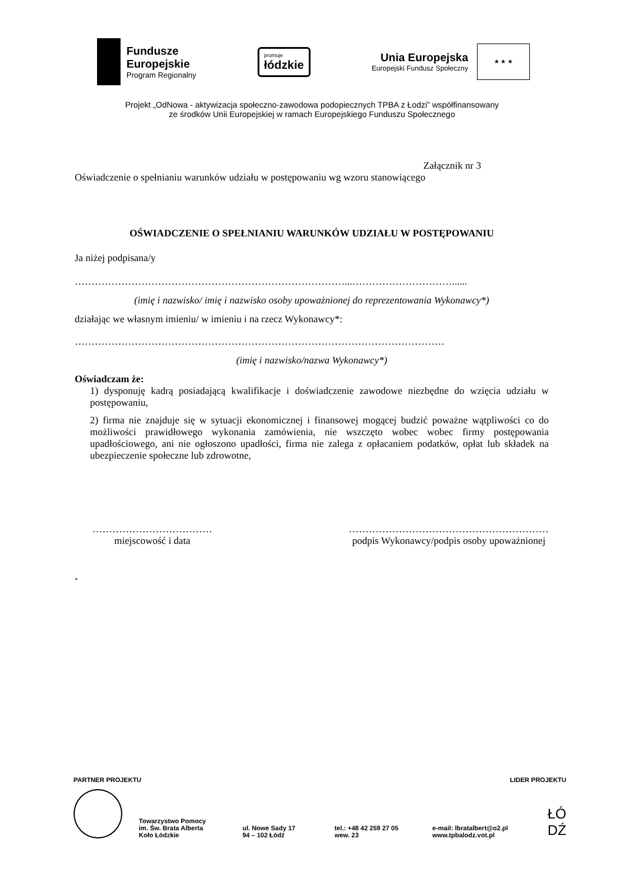Fundusze
Europejskie
Program Regionalny
promuje
łódzkie
Unia Europejska
Europejski Fundusz Społeczny
★ ★ ★
Projekt „OdNowa - aktywizacja społeczno-zawodowa podopiecznych TPBA z Łodzi” współfinansowany
ze środków Unii Europejskiej w ramach Europejskiego Funduszu Społecznego
Załącznik nr 3
Oświadczenie o spełnianiu warunków udziału w postępowaniu wg wzoru stanowiącego
OŚWIADCZENIE O SPEŁNIANIU WARUNKÓW UDZIAŁU W POSTĘPOWANIU
Ja niżej podpisana/y
………………………………………………………………………...…………………………......
(imię i nazwisko/ imię i nazwisko osoby upoważnionej do reprezentowania Wykonawcy*)
działając we własnym imieniu/ w imieniu i na rzecz Wykonawcy*:
…………………………………………………………………………………………………
(imię i nazwisko/nazwa Wykonawcy*)
Oświadczam że:
1) dysponuję kadrą posiadającą kwalifikacje i doświadczenie zawodowe niezbędne do wzięcia udziału w postępowaniu,
2) firma nie znajduje się w sytuacji ekonomicznej i finansowej mogącej budzić poważne wątpliwości co do możliwości prawidłowego wykonania zamówienia, nie wszczęto wobec wobec firmy postępowania upadłościowego, ani nie ogłoszono upadłości, firma nie zalega z opłacaniem podatków, opłat lub składek na ubezpieczenie społeczne lub zdrowotne,
………………………………
miejscowość i data
……………………………………………………
podpis Wykonawcy/podpis osoby upoważnionej
*
PARTNER PROJEKTU LIDER PROJEKTU
Towarzystwo Pomocy
im. Św. Brata Alberta
Koło Łódzkie
ul. Nowe Sady 17
94 – 102 Łódź
tel.: +48 42 259 27 05
wew. 23
e-mail: lbratalbert@o2.pl
www.tpbalodz.vot.pl
ŁÓ
DŹ